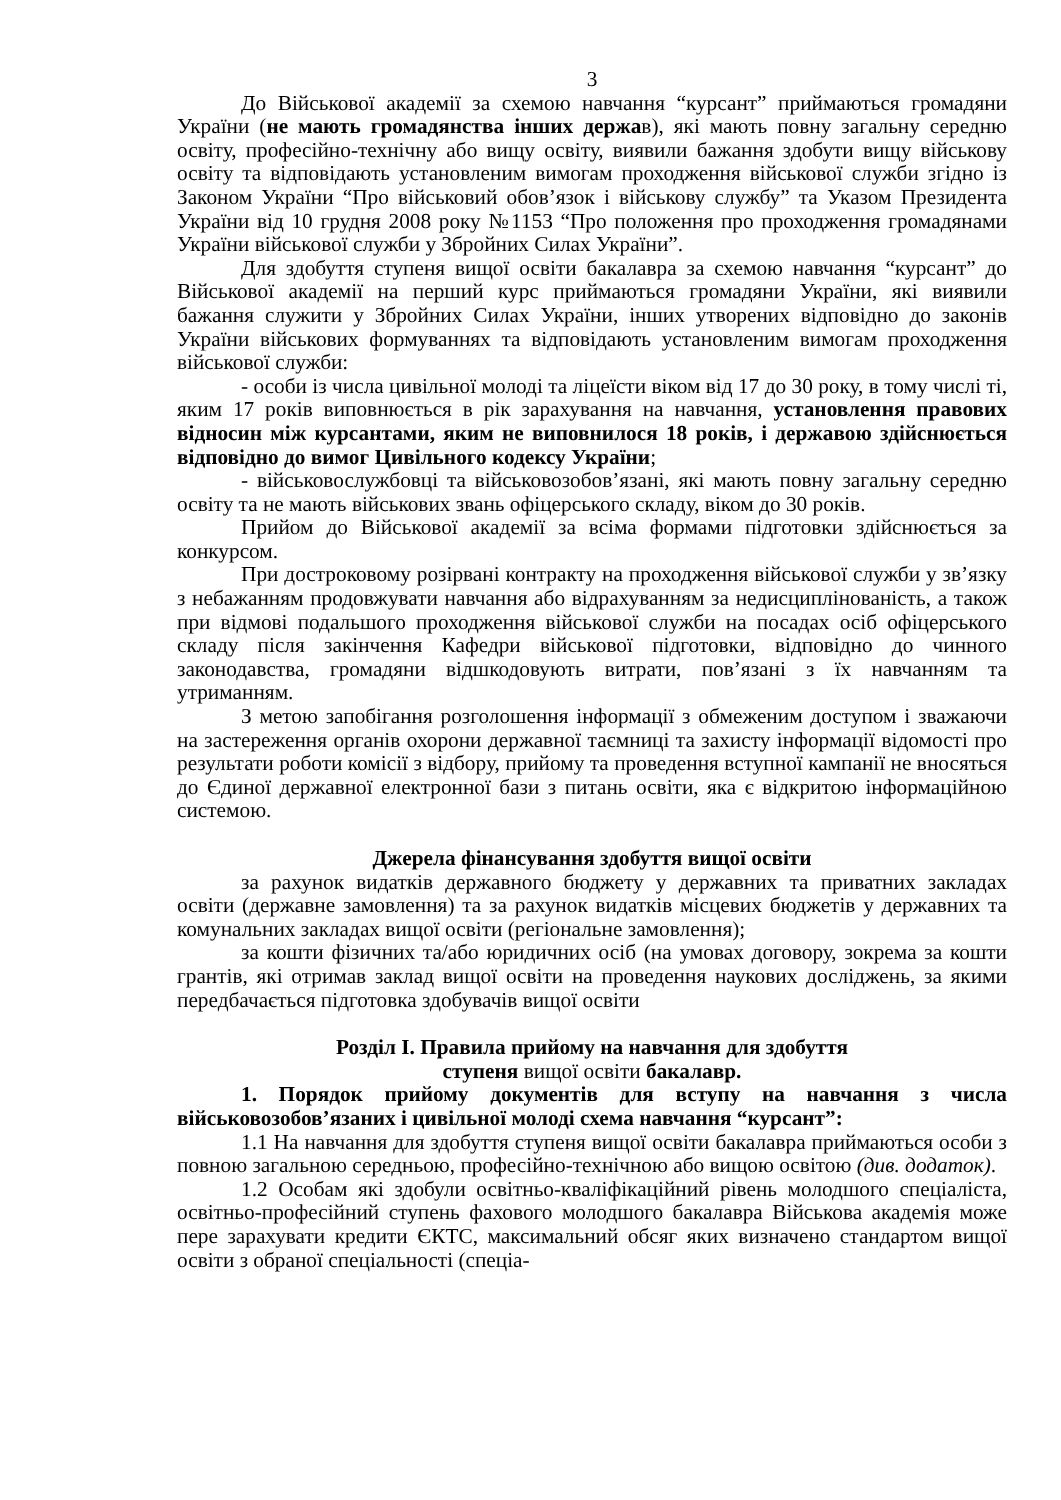3
До Військової академії за схемою навчання “курсант” приймаються громадяни України (не мають громадянства інших держав), які мають повну загальну середню освіту, професійно-технічну або вищу освіту, виявили бажання здобути вищу військову освіту та відповідають установленим вимогам проходження військової служби згідно із Законом України “Про військовий обов’язок і військову службу” та Указом Президента України від 10 грудня 2008 року №1153 “Про положення про проходження громадянами України військової служби у Збройних Силах України”.
Для здобуття ступеня вищої освіти бакалавра за схемою навчання “курсант” до Військової академії на перший курс приймаються громадяни України, які виявили бажання служити у Збройних Силах України, інших утворених відповідно до законів України військових формуваннях та відповідають установленим вимогам проходження військової служби:
- особи із числа цивільної молоді та ліцеїсти віком від 17 до 30 року, в тому числі ті, яким 17 років виповнюється в рік зарахування на навчання, установлення правових відносин між курсантами, яким не виповнилося 18 років, і державою здійснюється відповідно до вимог Цивільного кодексу України;
- військовослужбовці та військовозобов’язані, які мають повну загальну середню освіту та не мають військових звань офіцерського складу, віком до 30 років.
Прийом до Військової академії за всіма формами підготовки здійснюється за конкурсом.
При достроковому розірвані контракту на проходження військової служби у зв’язку з небажанням продовжувати навчання або відрахуванням за недисциплінованість, а також при відмові подальшого проходження військової служби на посадах осіб офіцерського складу після закінчення Кафедри військової підготовки, відповідно до чинного законодавства, громадяни відшкодовують витрати, пов’язані з їх навчанням та утриманням.
З метою запобігання розголошення інформації з обмеженим доступом і зважаючи на застереження органів охорони державної таємниці та захисту інформації відомості про результати роботи комісії з відбору, прийому та проведення вступної кампанії не вносяться до Єдиної державної електронної бази з питань освіти, яка є відкритою інформаційною системою.
Джерела фінансування здобуття вищої освіти
за рахунок видатків державного бюджету у державних та приватних закладах освіти (державне замовлення) та за рахунок видатків місцевих бюджетів у державних та комунальних закладах вищої освіти (регіональне замовлення);
за кошти фізичних та/або юридичних осіб (на умовах договору, зокрема за кошти грантів, які отримав заклад вищої освіти на проведення наукових досліджень, за якими передбачається підготовка здобувачів вищої освіти
Розділ I. Правила прийому на навчання для здобуття
ступеня вищої освіти бакалавр.
1. Порядок прийому документів для вступу на навчання з числа військовозобов’язаних і цивільної молоді схема навчання “курсант”:
1.1 На навчання для здобуття ступеня вищої освіти бакалавра приймаються особи з повною загальною середньою, професійно-технічною або вищою освітою (див. додаток).
1.2 Особам які здобули освітньо-кваліфікаційний рівень молодшого спеціаліста, освітньо-професійний ступень фахового молодшого бакалавра Військова академія може пере зарахувати кредити ЄКТС, максимальний обсяг яких визначено стандартом вищої освіти з обраної спеціальності (спеціа-